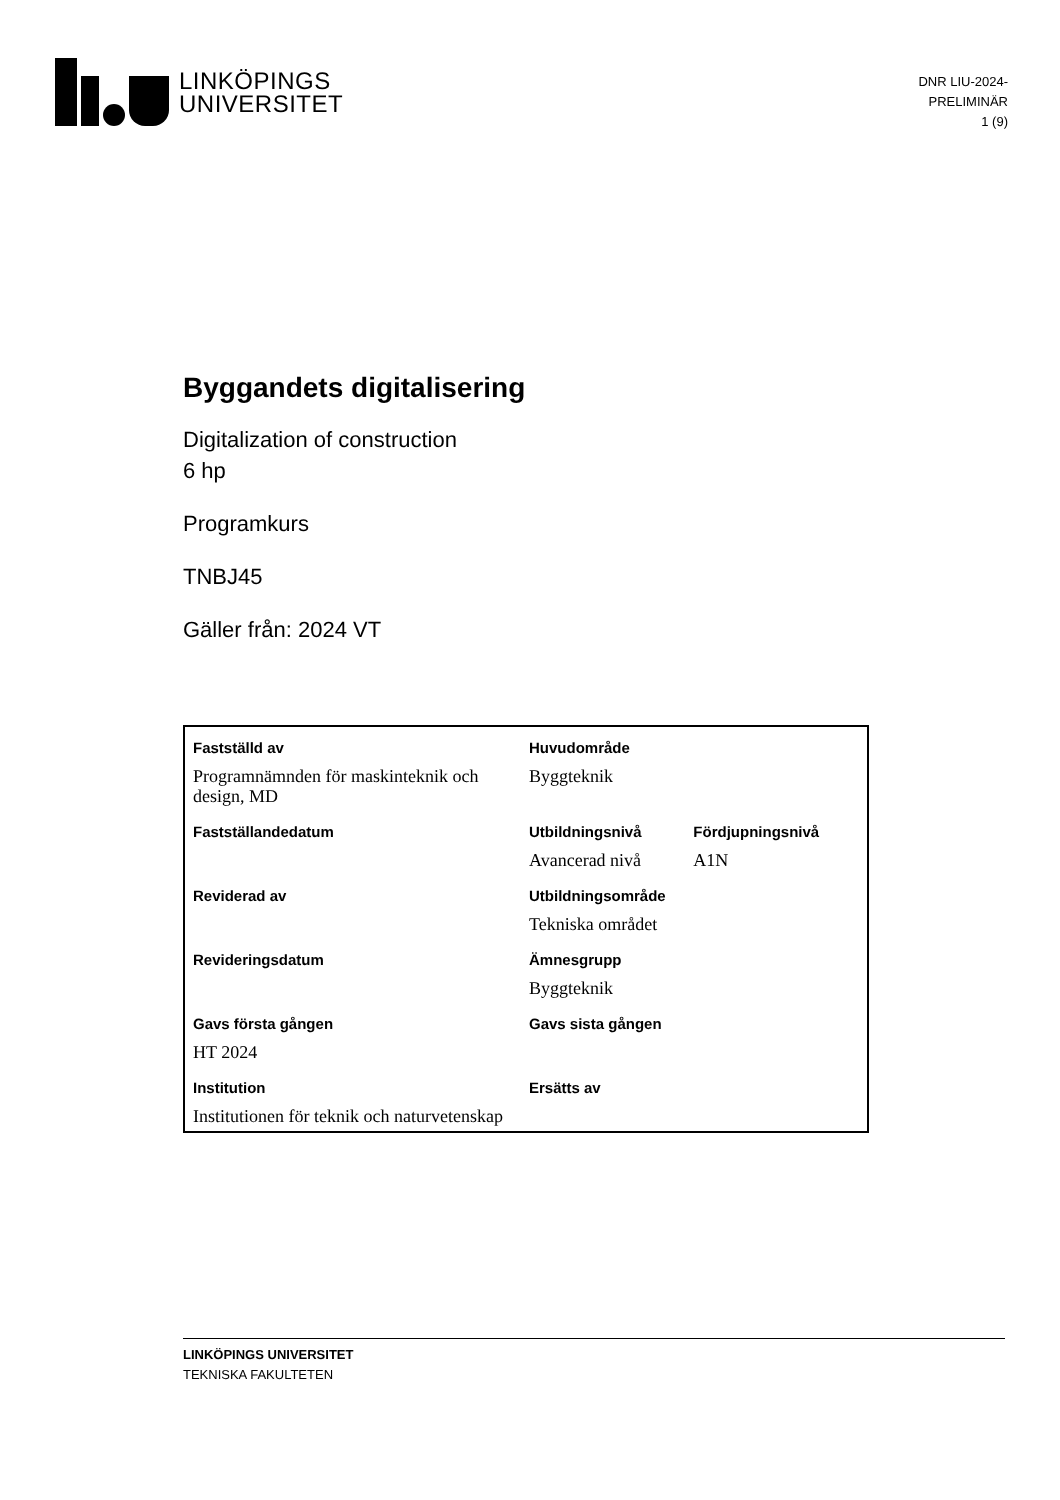LINKÖPINGS
UNIVERSITET
DNR LIU-2024-
PRELIMINÄR
1 (9)
Byggandets digitalisering
Digitalization of construction
6 hp
Programkurs
TNBJ45
Gäller från: 2024 VT
| Fastställd av | Huvudområde | |
| Programnämnden för maskinteknik och design, MD | Byggteknik | |
| Fastställandedatum | Utbildningsnivå | Fördjupningsnivå |
| | Avancerad nivå | A1N |
| Reviderad av | Utbildningsområde | |
| | Tekniska området | |
| Revideringsdatum | Ämnesgrupp | |
| | Byggteknik | |
| Gavs första gången | Gavs sista gången | |
| HT 2024 | | |
| Institution | Ersätts av | |
| Institutionen för teknik och naturvetenskap | | |
LINKÖPINGS UNIVERSITET
TEKNISKA FAKULTETEN